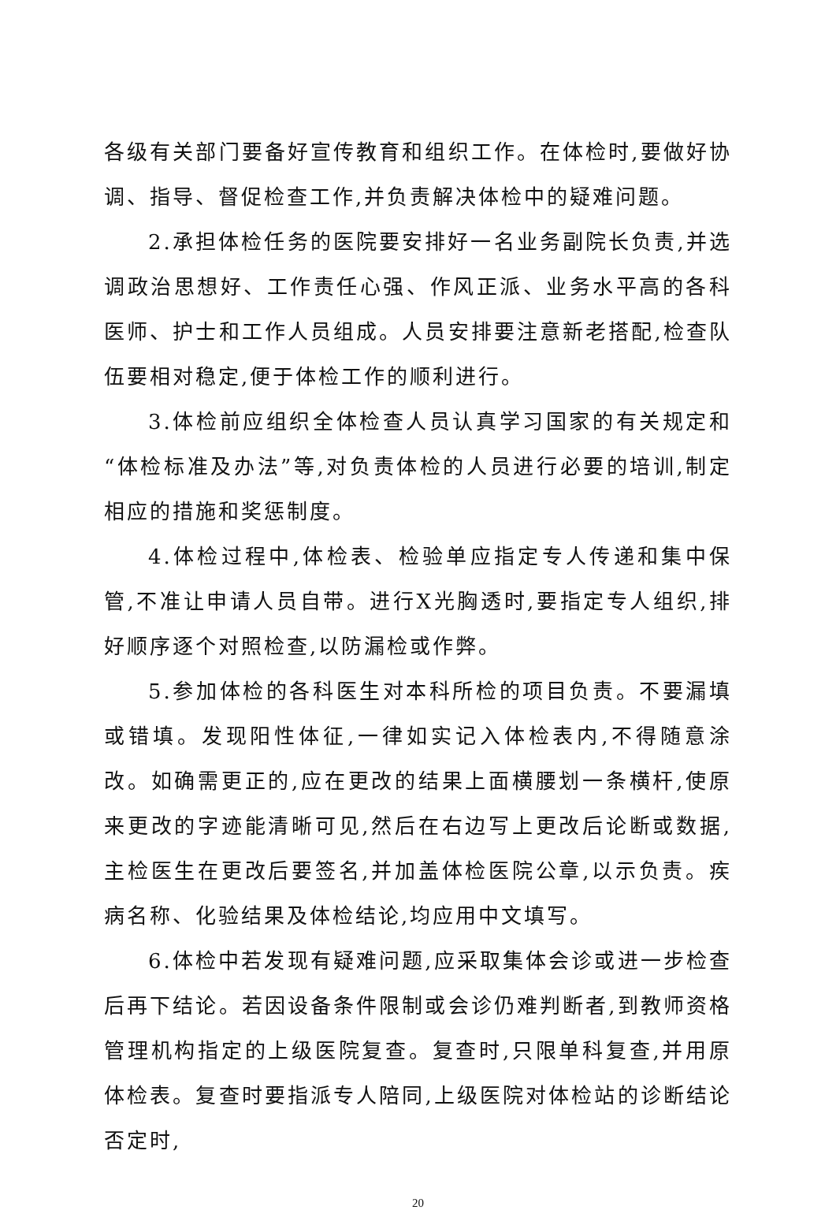各级有关部门要备好宣传教育和组织工作。在体检时,要做好协调、指导、督促检查工作,并负责解决体检中的疑难问题。
2.承担体检任务的医院要安排好一名业务副院长负责,并选调政治思想好、工作责任心强、作风正派、业务水平高的各科医师、护士和工作人员组成。人员安排要注意新老搭配,检查队伍要相对稳定,便于体检工作的顺利进行。
3.体检前应组织全体检查人员认真学习国家的有关规定和“体检标准及办法”等,对负责体检的人员进行必要的培训,制定相应的措施和奖惩制度。
4.体检过程中,体检表、检验单应指定专人传递和集中保管,不准让申请人员自带。进行X光胸透时,要指定专人组织,排好顺序逐个对照检查,以防漏检或作弊。
5.参加体检的各科医生对本科所检的项目负责。不要漏填或错填。发现阳性体征,一律如实记入体检表内,不得随意涂改。如确需更正的,应在更改的结果上面横腰划一条横杆,使原来更改的字迹能清晰可见,然后在右边写上更改后论断或数据,主检医生在更改后要签名,并加盖体检医院公章,以示负责。疾病名称、化验结果及体检结论,均应用中文填写。
6.体检中若发现有疑难问题,应采取集体会诊或进一步检查后再下结论。若因设备条件限制或会诊仍难判断者,到教师资格管理机构指定的上级医院复查。复查时,只限单科复查,并用原体检表。复查时要指派专人陪同,上级医院对体检站的诊断结论否定时,
20